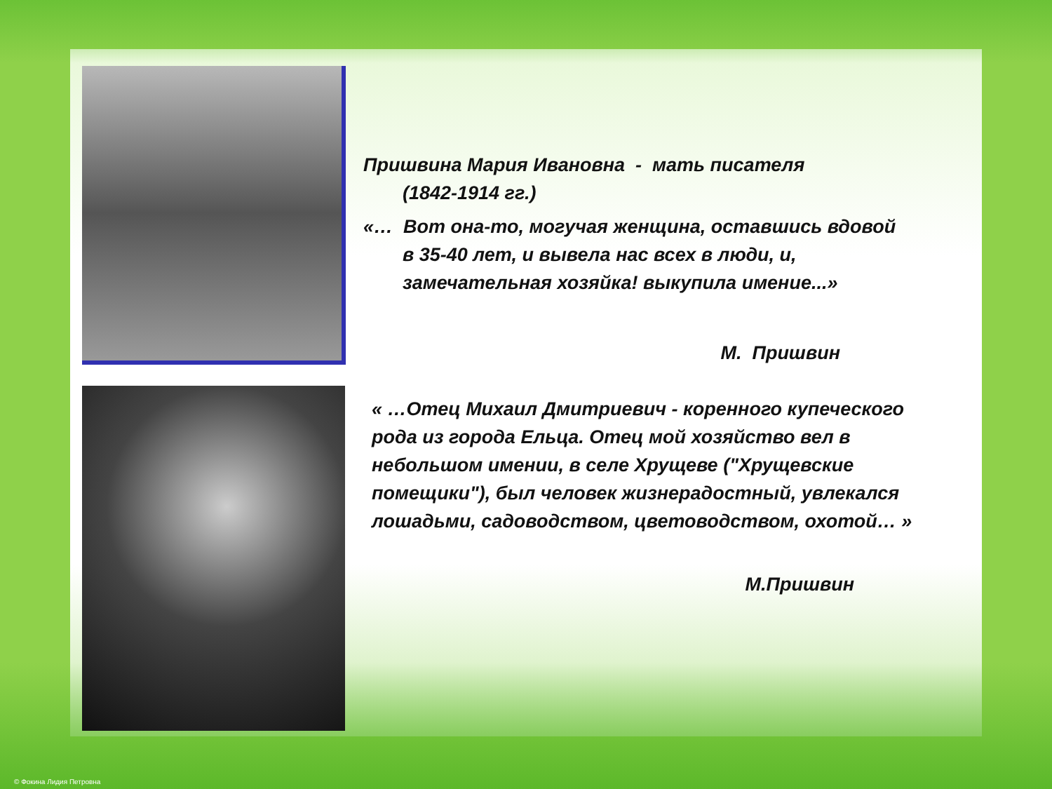Пришвина Мария Ивановна - мать писателя
(1842-1914 гг.)
«… Вот она-то, могучая женщина, оставшись вдовой
в 35-40 лет, и вывела нас всех в люди, и, замечательная хозяйка! выкупила имение...»
М. Пришвин
« …Отец Михаил Дмитриевич - коренного купеческого рода из города Ельца. Отец мой хозяйство вел в небольшом имении, в селе Хрущеве ("Хрущевские помещики"), был человек жизнерадостный, увлекался лошадьми, садоводством, цветоводством, охотой… »
М.Пришвин
© Фокина Лидия Петровна